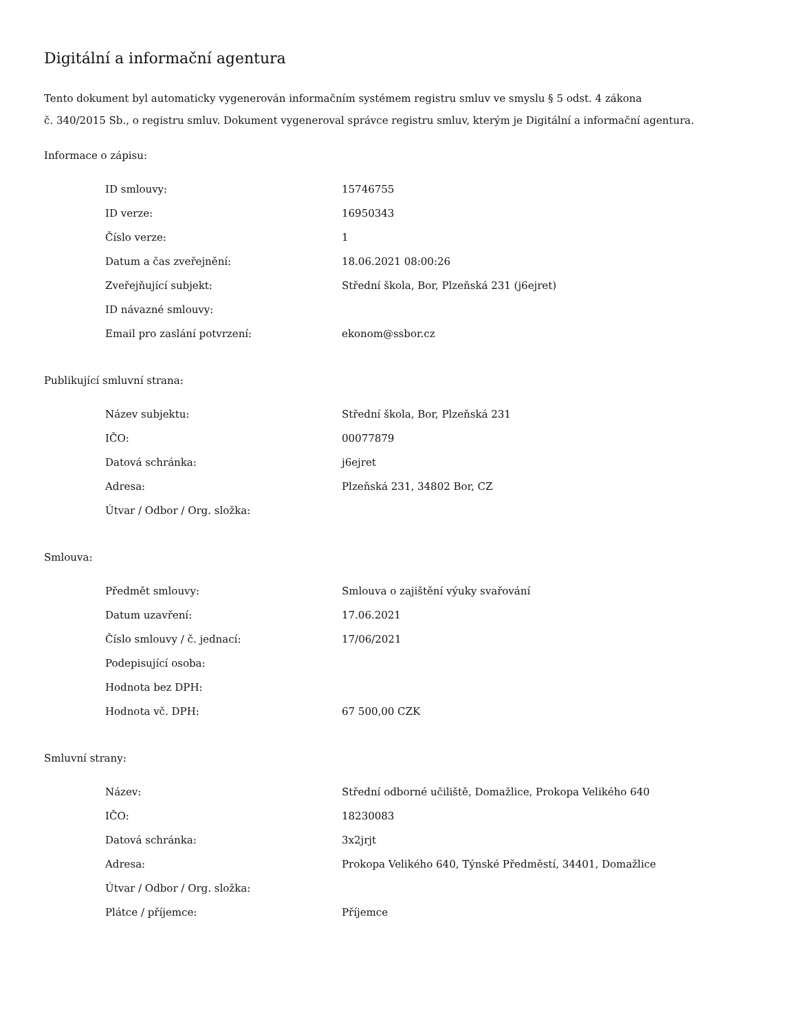Digitální a informační agentura
Tento dokument byl automaticky vygenerován informačním systémem registru smluv ve smyslu § 5 odst. 4 zákona
č. 340/2015 Sb., o registru smluv. Dokument vygeneroval správce registru smluv, kterým je Digitální a informační agentura.
Informace o zápisu:
| ID smlouvy: | 15746755 |
| ID verze: | 16950343 |
| Číslo verze: | 1 |
| Datum a čas zveřejnění: | 18.06.2021 08:00:26 |
| Zveřejňující subjekt: | Střední škola, Bor, Plzeňská 231 (j6ejret) |
| ID návazné smlouvy: | |
| Email pro zaslání potvrzení: | ekonom@ssbor.cz |
Publikující smluvní strana:
| Název subjektu: | Střední škola, Bor, Plzeňská 231 |
| IČO: | 00077879 |
| Datová schránka: | j6ejret |
| Adresa: | Plzeňská 231, 34802 Bor, CZ |
| Útvar / Odbor / Org. složka: | |
Smlouva:
| Předmět smlouvy: | Smlouva o zajištění výuky svařování |
| Datum uzavření: | 17.06.2021 |
| Číslo smlouvy / č. jednací: | 17/06/2021 |
| Podepisující osoba: | |
| Hodnota bez DPH: | |
| Hodnota vč. DPH: | 67 500,00 CZK |
Smluvní strany:
| Název: | Střední odborné učiliště, Domažlice, Prokopa Velikého 640 |
| IČO: | 18230083 |
| Datová schránka: | 3x2jrjt |
| Adresa: | Prokopa Velikého 640, Týnské Předměstí, 34401, Domažlice |
| Útvar / Odbor / Org. složka: | |
| Plátce / příjemce: | Příjemce |